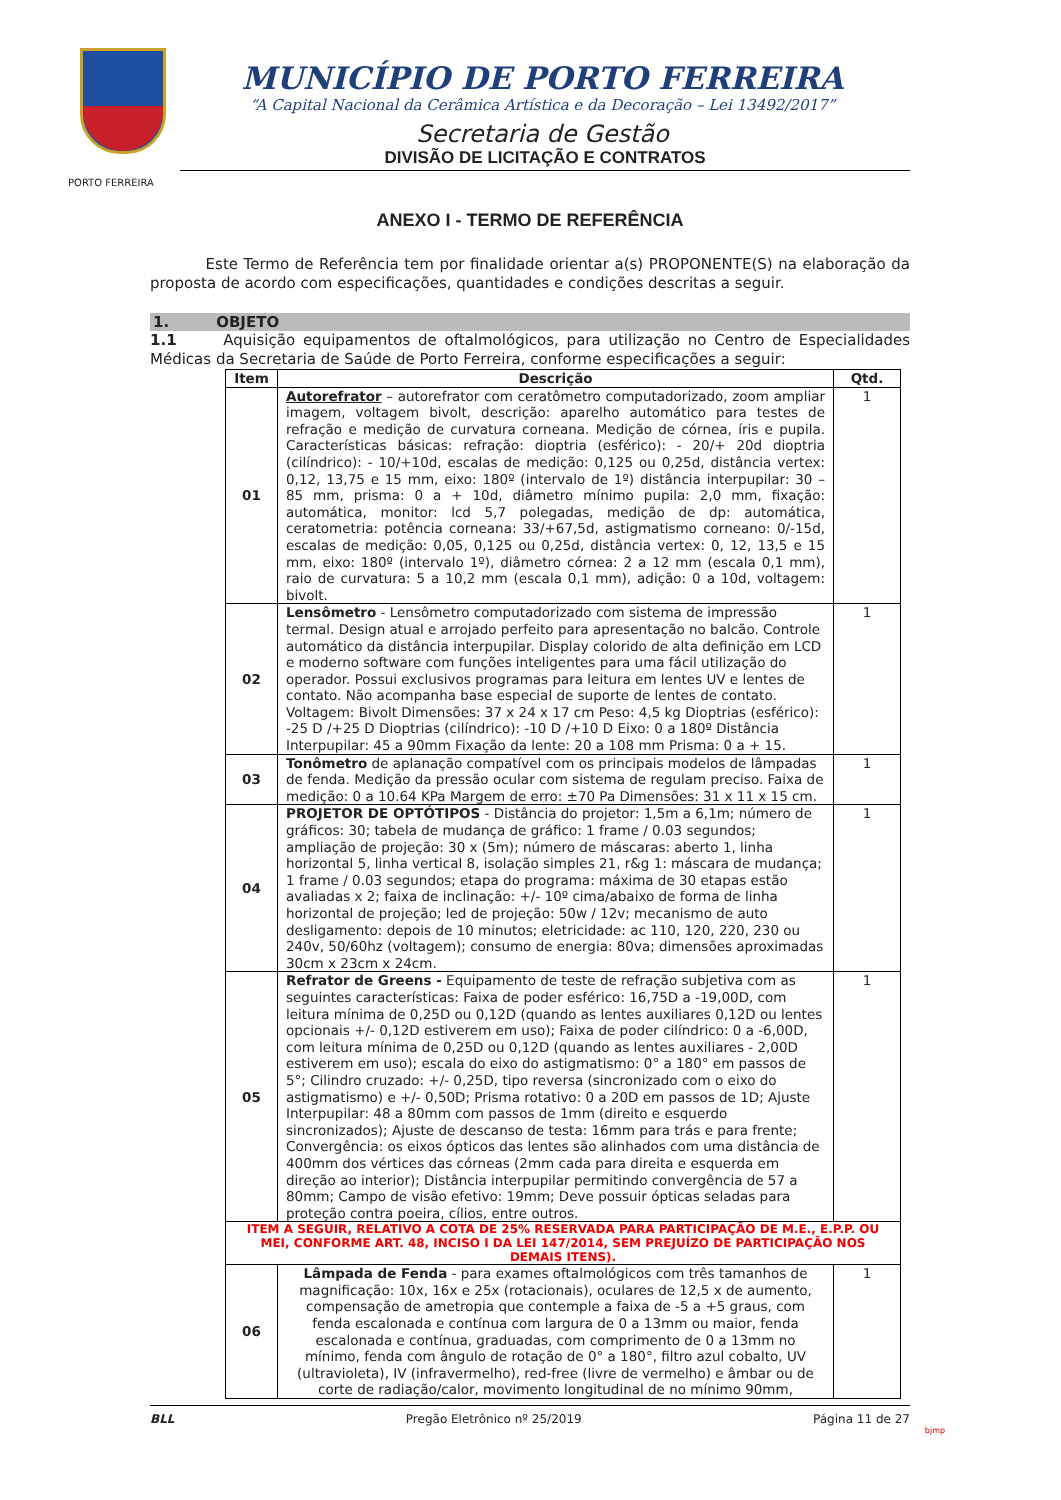PORTO FERREIRA
MUNICÍPIO DE PORTO FERREIRA
“A Capital Nacional da Cerâmica Artística e da Decoração – Lei 13492/2017”
Secretaria de Gestão
DIVISÃO DE LICITAÇÃO E CONTRATOS
ANEXO I - TERMO DE REFERÊNCIA
Este Termo de Referência tem por finalidade orientar a(s) PROPONENTE(S) na elaboração da proposta de acordo com especificações, quantidades e condições descritas a seguir.
1. OBJETO
1.1 Aquisição equipamentos de oftalmológicos, para utilização no Centro de Especialidades Médicas da Secretaria de Saúde de Porto Ferreira, conforme especificações a seguir:
| Item | Descrição | Qtd. |
| --- | --- | --- |
| 01 | Autorefrator – autorefrator com ceratômetro computadorizado, zoom ampliar imagem, voltagem bivolt, descrição: aparelho automático para testes de refração e medição de curvatura corneana. Medição de córnea, íris e pupila. Características básicas: refração: dioptria (esférico): - 20/+ 20d dioptria (cilíndrico): - 10/+10d, escalas de medição: 0,125 ou 0,25d, distância vertex: 0,12, 13,75 e 15 mm, eixo: 180º (intervalo de 1º) distância interpupilar: 30 – 85 mm, prisma: 0 a + 10d, diâmetro mínimo pupila: 2,0 mm, fixação: automática, monitor: lcd 5,7 polegadas, medição de dp: automática, ceratometria: potência corneana: 33/+67,5d, astigmatismo corneano: 0/-15d, escalas de medição: 0,05, 0,125 ou 0,25d, distância vertex: 0, 12, 13,5 e 15 mm, eixo: 180º (intervalo 1º), diâmetro córnea: 2 a 12 mm (escala 0,1 mm), raio de curvatura: 5 a 10,2 mm (escala 0,1 mm), adição: 0 a 10d, voltagem: bivolt. | 1 |
| 02 | Lensômetro - Lensômetro computadorizado com sistema de impressão termal. Design atual e arrojado perfeito para apresentação no balcão. Controle automático da distância interpupilar. Display colorido de alta definição em LCD e moderno software com funções inteligentes para uma fácil utilização do operador. Possui exclusivos programas para leitura em lentes UV e lentes de contato. Não acompanha base especial de suporte de lentes de contato. Voltagem: Bivolt Dimensões: 37 x 24 x 17 cm Peso: 4,5 kg Dioptrias (esférico): -25 D /+25 D Dioptrias (cilíndrico): -10 D /+10 D Eixo: 0 a 180º Distância Interpupilar: 45 a 90mm Fixação da lente: 20 a 108 mm Prisma: 0 a + 15. | 1 |
| 03 | Tonômetro de aplanação compatível com os principais modelos de lâmpadas de fenda. Medição da pressão ocular com sistema de regulam preciso. Faixa de medição: 0 a 10.64 KPa Margem de erro: ±70 Pa Dimensões: 31 x 11 x 15 cm. | 1 |
| 04 | PROJETOR DE OPTÓTIPOS - Distância do projetor: 1,5m a 6,1m; número de gráficos: 30; tabela de mudança de gráfico: 1 frame / 0.03 segundos; ampliação de projeção: 30 x (5m); número de máscaras: aberto 1, linha horizontal 5, linha vertical 8, isolação simples 21, r&g 1: máscara de mudança; 1 frame / 0.03 segundos; etapa do programa: máxima de 30 etapas estão avaliadas x 2; faixa de inclinação: +/- 10º cima/abaixo de forma de linha horizontal de projeção; led de projeção: 50w / 12v; mecanismo de auto desligamento: depois de 10 minutos; eletricidade: ac 110, 120, 220, 230 ou 240v, 50/60hz (voltagem); consumo de energia: 80va; dimensões aproximadas 30cm x 23cm x 24cm. | 1 |
| 05 | Refrator de Greens - Equipamento de teste de refração subjetiva com as seguintes características: Faixa de poder esférico: 16,75D a -19,00D, com leitura mínima de 0,25D ou 0,12D (quando as lentes auxiliares 0,12D ou lentes opcionais +/- 0,12D estiverem em uso); Faixa de poder cilíndrico: 0 a -6,00D, com leitura mínima de 0,25D ou 0,12D (quando as lentes auxiliares - 2,00D estiverem em uso); escala do eixo do astigmatismo: 0° a 180° em passos de 5°; Cilindro cruzado: +/- 0,25D, tipo reversa (sincronizado com o eixo do astigmatismo) e +/- 0,50D; Prisma rotativo: 0 a 20D em passos de 1D; Ajuste Interpupilar: 48 a 80mm com passos de 1mm (direito e esquerdo sincronizados); Ajuste de descanso de testa: 16mm para trás e para frente; Convergência: os eixos ópticos das lentes são alinhados com uma distância de 400mm dos vértices das córneas (2mm cada para direita e esquerda em direção ao interior); Distância interpupilar permitindo convergência de 57 a 80mm; Campo de visão efetivo: 19mm; Deve possuir ópticas seladas para proteção contra poeira, cílios, entre outros. | 1 |
| ITEM A SEGUIR, RELATIVO A COTA DE 25% RESERVADA PARA PARTICIPAÇÃO DE M.E., E.P.P. OU MEI, CONFORME ART. 48, INCISO I DA LEI 147/2014, SEM PREJUÍZO DE PARTICIPAÇÃO NOS DEMAIS ITENS). | | |
| 06 | Lâmpada de Fenda - para exames oftalmológicos com três tamanhos de magnificação: 10x, 16x e 25x (rotacionais), oculares de 12,5 x de aumento, compensação de ametropia que contemple a faixa de -5 a +5 graus, com fenda escalonada e contínua com largura de 0 a 13mm ou maior, fenda escalonada e contínua, graduadas, com comprimento de 0 a 13mm no mínimo, fenda com ângulo de rotação de 0° a 180°, filtro azul cobalto, UV (ultravioleta), IV (infravermelho), red-free (livre de vermelho) e âmbar ou de corte de radiação/calor, movimento longitudinal de no mínimo 90mm, | 1 |
BLL Pregão Eletrônico nº 25/2019 Página 11 de 27
bjmp